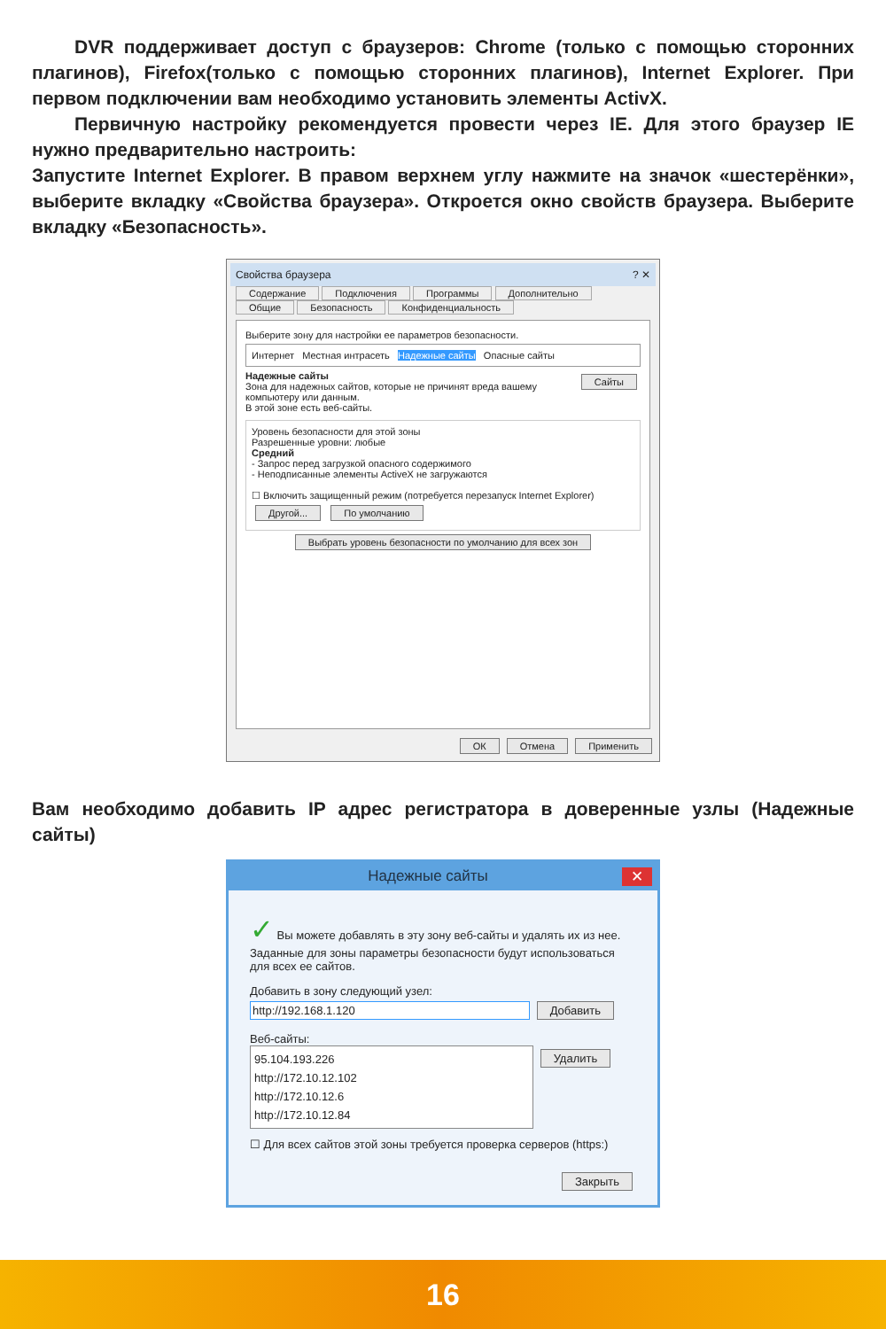DVR поддерживает доступ с браузеров: Chrome (только с помощью сторонних плагинов), Firefox(только с помощью сторонних плагинов), Internet Explorer. При первом подключении вам необходимо установить элементы ActivX.
Первичную настройку рекомендуется провести через IE. Для этого браузер IE нужно предварительно настроить:
Запустите Internet Explorer. В правом верхнем углу нажмите на значок «шестерёнки», выберите вкладку «Свойства браузера». Откроется окно свойств браузера. Выберите вкладку «Безопасность».
Свойства браузера ? ✕
Содержание Подключения Программы Дополнительно
Общие Безопасность Конфиденциальность
Выберите зону для настройки ее параметров безопасности.
Интернет Местная интрасеть Надежные сайты Опасные сайты
Надежные сайты Сайты
Зона для надежных сайтов, которые не причинят вреда вашему компьютеру или данным.
В этой зоне есть веб-сайты.
Уровень безопасности для этой зоны
Разрешенные уровни: любые
Средний
- Запрос перед загрузкой опасного содержимого
- Неподписанные элементы ActiveX не загружаются
☐ Включить защищенный режим (потребуется перезапуск Internet Explorer)
Другой... По умолчанию
Выбрать уровень безопасности по умолчанию для всех зон
ОК Отмена Применить
Вам необходимо добавить IP адрес регистратора в доверенные узлы (Надежные сайты)
Надежные сайты ✕
✓ Вы можете добавлять в эту зону веб-сайты и удалять их из нее. Заданные для зоны параметры безопасности будут использоваться для всех ее сайтов.
Добавить в зону следующий узел:
http://192.168.1.120 Добавить
Веб-сайты:
95.104.193.226
http://172.10.12.102
http://172.10.12.6
http://172.10.12.84
Удалить
☐ Для всех сайтов этой зоны требуется проверка серверов (https:)
Закрыть
16